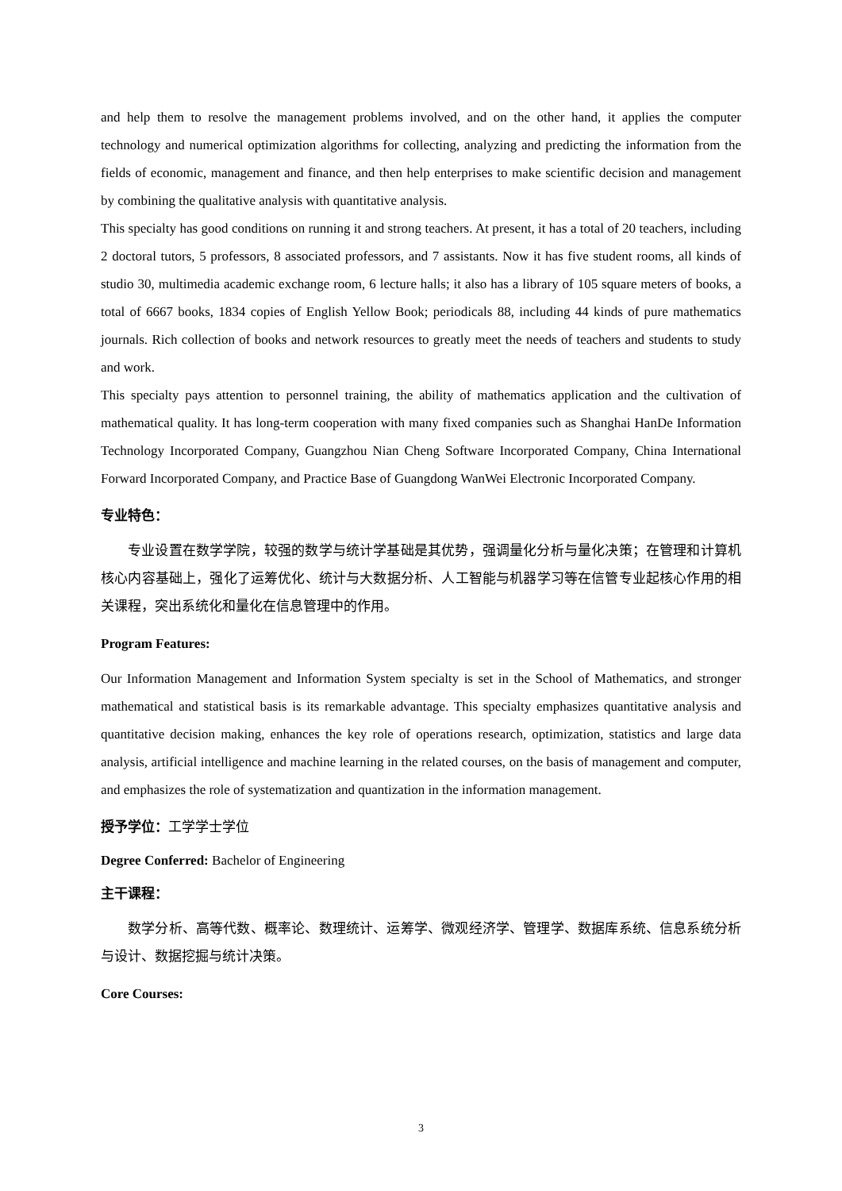and help them to resolve the management problems involved, and on the other hand, it applies the computer technology and numerical optimization algorithms for collecting, analyzing and predicting the information from the fields of economic, management and finance, and then help enterprises to make scientific decision and management by combining the qualitative analysis with quantitative analysis.
This specialty has good conditions on running it and strong teachers. At present, it has a total of 20 teachers, including 2 doctoral tutors, 5 professors, 8 associated professors, and 7 assistants. Now it has five student rooms, all kinds of studio 30, multimedia academic exchange room, 6 lecture halls; it also has a library of 105 square meters of books, a total of 6667 books, 1834 copies of English Yellow Book; periodicals 88, including 44 kinds of pure mathematics journals. Rich collection of books and network resources to greatly meet the needs of teachers and students to study and work.
This specialty pays attention to personnel training, the ability of mathematics application and the cultivation of mathematical quality. It has long-term cooperation with many fixed companies such as Shanghai HanDe Information Technology Incorporated Company, Guangzhou Nian Cheng Software Incorporated Company, China International Forward Incorporated Company, and Practice Base of Guangdong WanWei Electronic Incorporated Company.
专业特色：
专业设置在数学学院，较强的数学与统计学基础是其优势，强调量化分析与量化决策；在管理和计算机核心内容基础上，强化了运筹优化、统计与大数据分析、人工智能与机器学习等在信管专业起核心作用的相关课程，突出系统化和量化在信息管理中的作用。
Program Features:
Our Information Management and Information System specialty is set in the School of Mathematics, and stronger mathematical and statistical basis is its remarkable advantage. This specialty emphasizes quantitative analysis and quantitative decision making, enhances the key role of operations research, optimization, statistics and large data analysis, artificial intelligence and machine learning in the related courses, on the basis of management and computer, and emphasizes the role of systematization and quantization in the information management.
授予学位：工学学士学位
Degree Conferred: Bachelor of Engineering
主干课程：
数学分析、高等代数、概率论、数理统计、运筹学、微观经济学、管理学、数据库系统、信息系统分析与设计、数据挖掘与统计决策。
Core Courses:
3